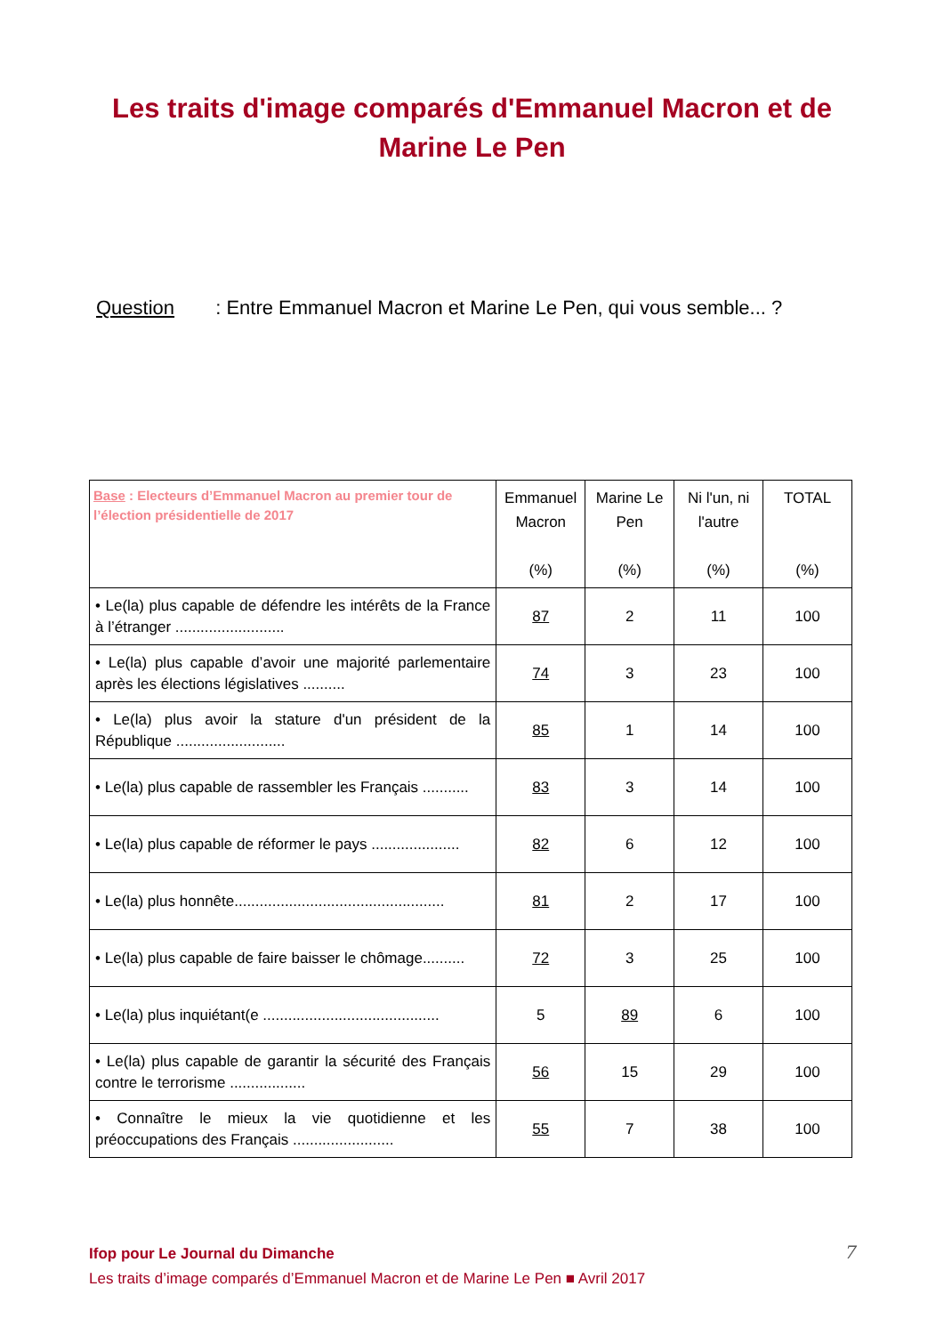Les traits d'image comparés d'Emmanuel Macron et de Marine Le Pen
Question : Entre Emmanuel Macron et Marine Le Pen, qui vous semble... ?
| Base : Electeurs d’Emmanuel Macron au premier tour de l’élection présidentielle de 2017 | Emmanuel Macron (%) | Marine Le Pen (%) | Ni l'un, ni l'autre (%) | TOTAL (%) |
| --- | --- | --- | --- | --- |
| • Le(la) plus capable de défendre les intérêts de la France à l’étranger .......................... | 87 | 2 | 11 | 100 |
| • Le(la) plus capable d’avoir une majorité parlementaire après les élections législatives .......... | 74 | 3 | 23 | 100 |
| • Le(la) plus avoir la stature d'un président de la République .......................... | 85 | 1 | 14 | 100 |
| • Le(la) plus capable de rassembler les Français ........... | 83 | 3 | 14 | 100 |
| • Le(la) plus capable de réformer le pays ..................... | 82 | 6 | 12 | 100 |
| • Le(la) plus honnête.................................................. | 81 | 2 | 17 | 100 |
| • Le(la) plus capable de faire baisser le chômage.......... | 72 | 3 | 25 | 100 |
| • Le(la) plus inquiétant(e .......................................... | 5 | 89 | 6 | 100 |
| • Le(la) plus capable de garantir la sécurité des Français contre le terrorisme .................. | 56 | 15 | 29 | 100 |
| • Connaître le mieux la vie quotidienne et les préoccupations des Français ........................ | 55 | 7 | 38 | 100 |
Ifop pour Le Journal du Dimanche
Les traits d’image comparés d’Emmanuel Macron et de Marine Le Pen ■ Avril 2017
7